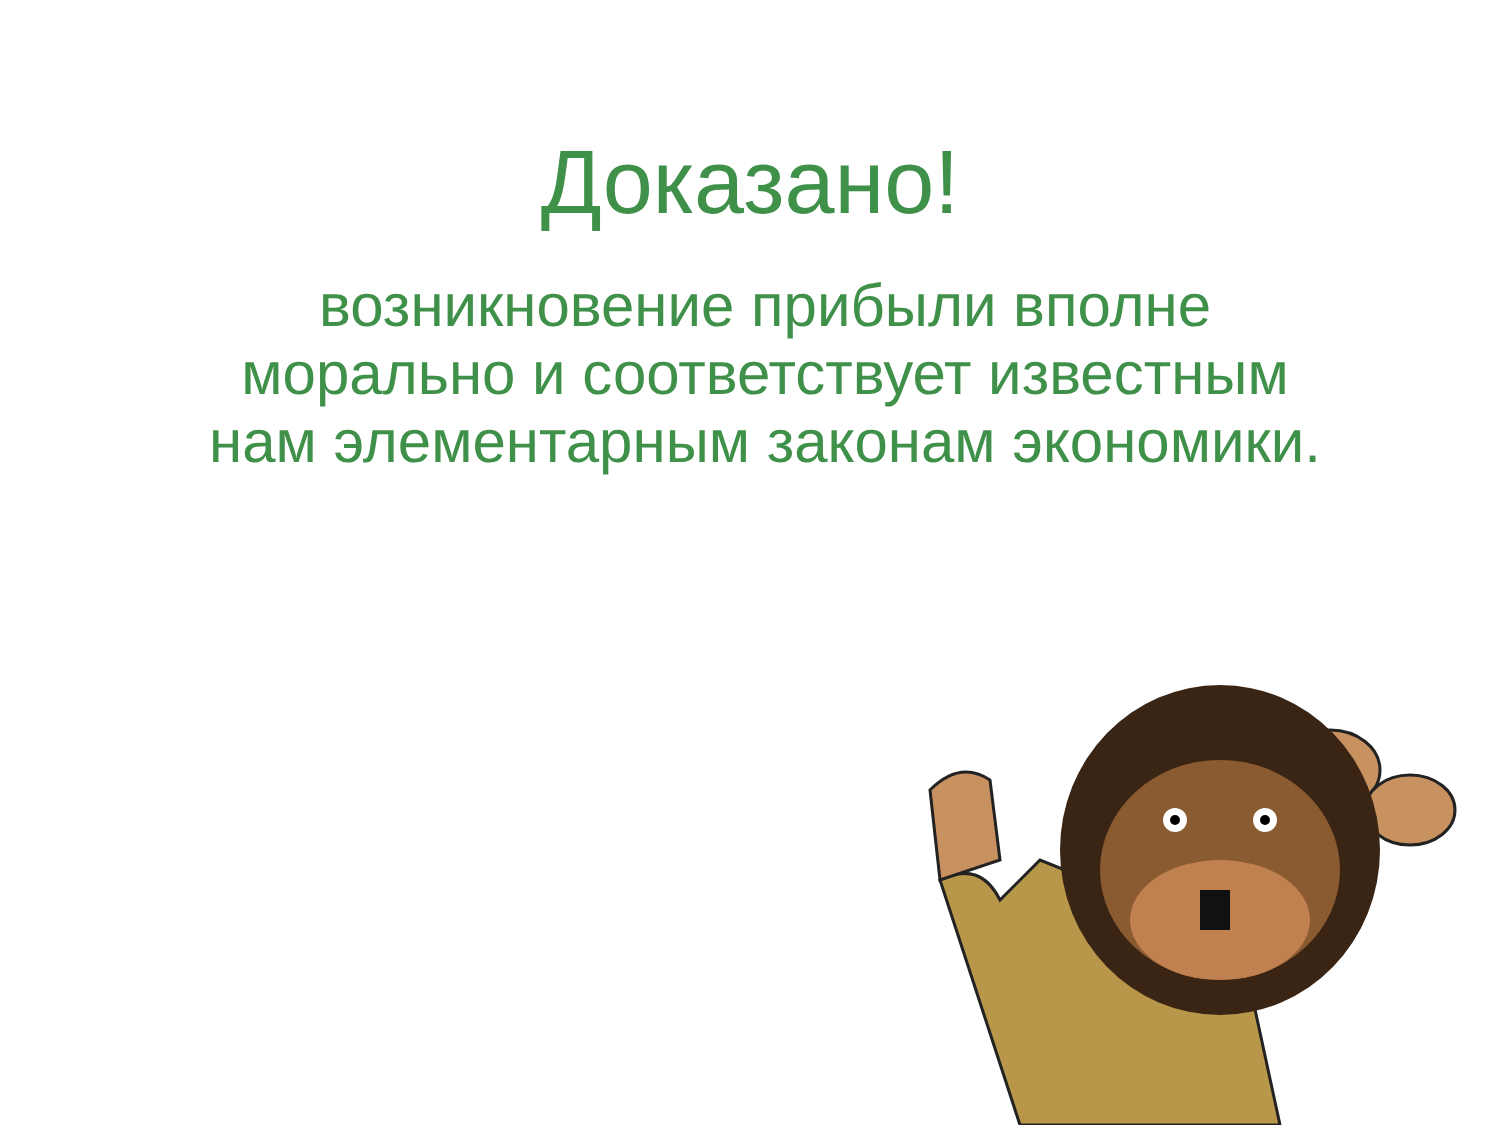Доказано!
возникновение прибыли вполне морально и соответствует известным нам элементарным законам экономики.